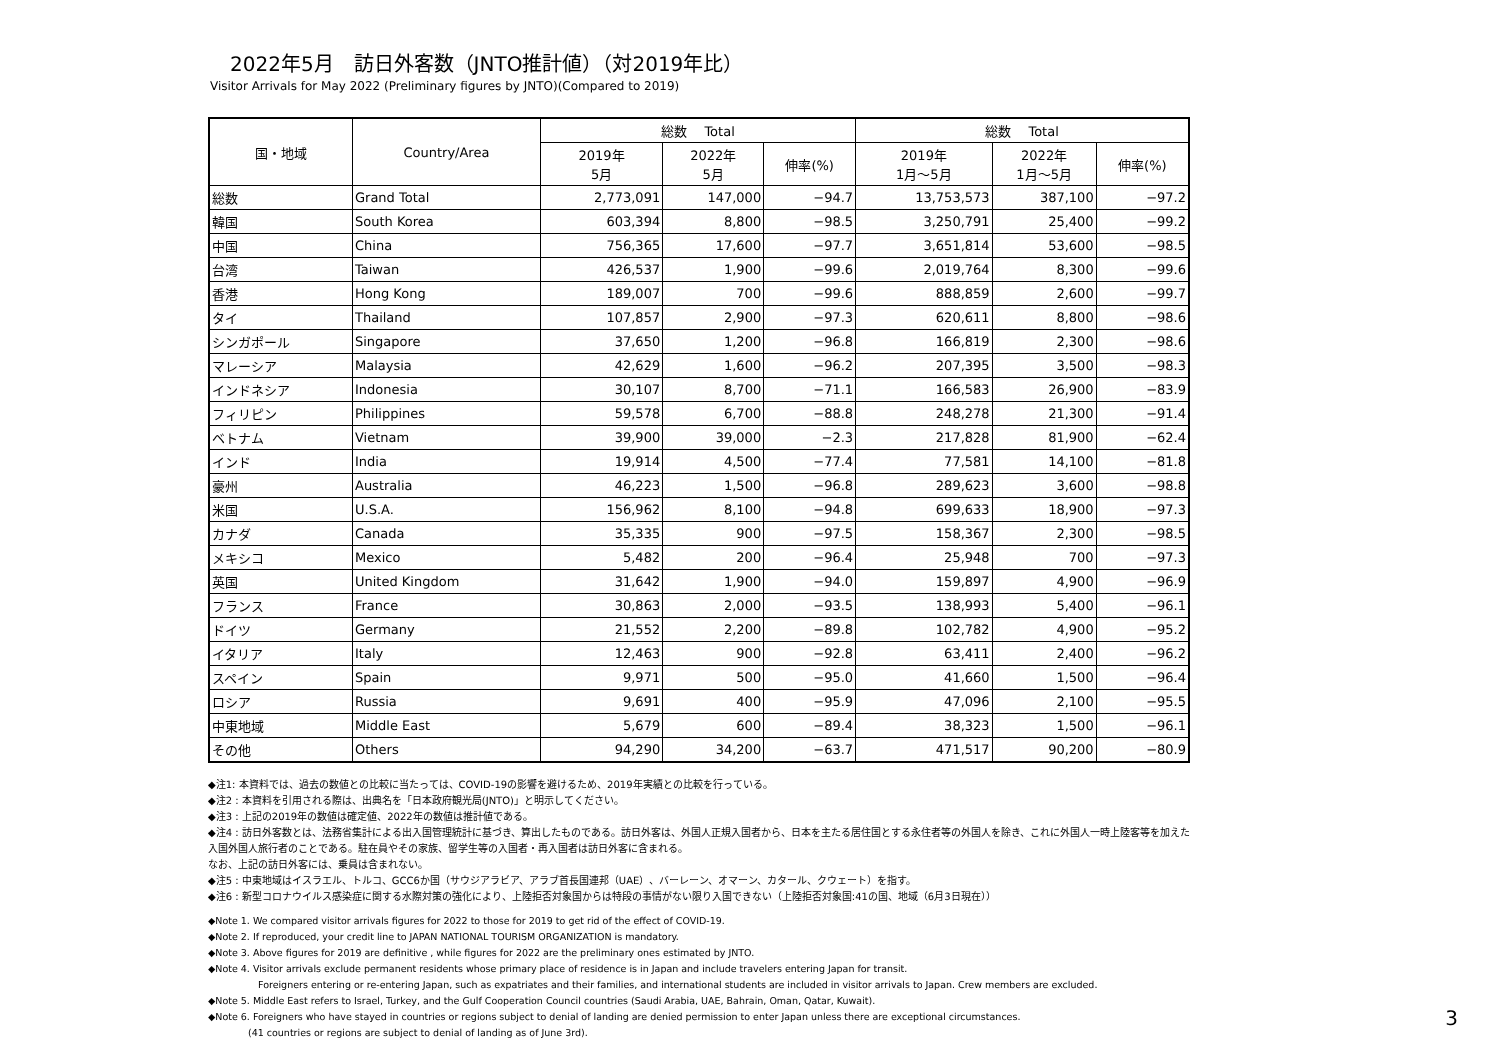2022年5月　訪日外客数（JNTO推計値）（対2019年比）
Visitor Arrivals for May 2022 (Preliminary figures by JNTO)(Compared to 2019)
| 国・地域 | Country/Area | 総数 Total | | | 総数 Total | | |
| --- | --- | --- | --- | --- | --- | --- | --- |
| | | 2019年 5月 | 2022年 5月 | 伸率(%) | 2019年 1月～5月 | 2022年 1月～5月 | 伸率(%) |
| 総数 | Grand Total | 2,773,091 | 147,000 | −94.7 | 13,753,573 | 387,100 | −97.2 |
| 韓国 | South Korea | 603,394 | 8,800 | −98.5 | 3,250,791 | 25,400 | −99.2 |
| 中国 | China | 756,365 | 17,600 | −97.7 | 3,651,814 | 53,600 | −98.5 |
| 台湾 | Taiwan | 426,537 | 1,900 | −99.6 | 2,019,764 | 8,300 | −99.6 |
| 香港 | Hong Kong | 189,007 | 700 | −99.6 | 888,859 | 2,600 | −99.7 |
| タイ | Thailand | 107,857 | 2,900 | −97.3 | 620,611 | 8,800 | −98.6 |
| シンガポール | Singapore | 37,650 | 1,200 | −96.8 | 166,819 | 2,300 | −98.6 |
| マレーシア | Malaysia | 42,629 | 1,600 | −96.2 | 207,395 | 3,500 | −98.3 |
| インドネシア | Indonesia | 30,107 | 8,700 | −71.1 | 166,583 | 26,900 | −83.9 |
| フィリピン | Philippines | 59,578 | 6,700 | −88.8 | 248,278 | 21,300 | −91.4 |
| ベトナム | Vietnam | 39,900 | 39,000 | −2.3 | 217,828 | 81,900 | −62.4 |
| インド | India | 19,914 | 4,500 | −77.4 | 77,581 | 14,100 | −81.8 |
| 豪州 | Australia | 46,223 | 1,500 | −96.8 | 289,623 | 3,600 | −98.8 |
| 米国 | U.S.A. | 156,962 | 8,100 | −94.8 | 699,633 | 18,900 | −97.3 |
| カナダ | Canada | 35,335 | 900 | −97.5 | 158,367 | 2,300 | −98.5 |
| メキシコ | Mexico | 5,482 | 200 | −96.4 | 25,948 | 700 | −97.3 |
| 英国 | United Kingdom | 31,642 | 1,900 | −94.0 | 159,897 | 4,900 | −96.9 |
| フランス | France | 30,863 | 2,000 | −93.5 | 138,993 | 5,400 | −96.1 |
| ドイツ | Germany | 21,552 | 2,200 | −89.8 | 102,782 | 4,900 | −95.2 |
| イタリア | Italy | 12,463 | 900 | −92.8 | 63,411 | 2,400 | −96.2 |
| スペイン | Spain | 9,971 | 500 | −95.0 | 41,660 | 1,500 | −96.4 |
| ロシア | Russia | 9,691 | 400 | −95.9 | 47,096 | 2,100 | −95.5 |
| 中東地域 | Middle East | 5,679 | 600 | −89.4 | 38,323 | 1,500 | −96.1 |
| その他 | Others | 94,290 | 34,200 | −63.7 | 471,517 | 90,200 | −80.9 |
◆注1: 本資料では、過去の数値との比較に当たっては、COVID-19の影響を避けるため、2019年実績との比較を行っている。
◆注2 : 本資料を引用される際は、出典名を「日本政府観光局(JNTO)」と明示してください。
◆注3 : 上記の2019年の数値は確定値、2022年の数値は推計値である。
◆注4 : 訪日外客数とは、法務省集計による出入国管理統計に基づき、算出したものである。訪日外客は、外国人正規入国者から、日本を主たる居住国とする永住者等の外国人を除き、これに外国人一時上陸客等を加えた入国外国人旅行者のことである。駐在員やその家族、留学生等の入国者・再入国者は訪日外客に含まれる。
なお、上記の訪日外客には、乗員は含まれない。
◆注5 : 中東地域はイスラエル、トルコ、GCC6か国（サウジアラビア、アラブ首長国連邦（UAE）、バーレーン、オマーン、カタール、クウェート）を指す。
◆注6 : 新型コロナウイルス感染症に関する水際対策の強化により、上陸拒否対象国からは特段の事情がない限り入国できない（上陸拒否対象国:41の国、地域（6月3日現在））
◆Note 1. We compared visitor arrivals figures for 2022 to those for 2019 to get rid of the effect of COVID-19.
◆Note 2. If reproduced, your credit line to JAPAN NATIONAL TOURISM ORGANIZATION is mandatory.
◆Note 3. Above figures for 2019 are definitive , while figures for 2022 are the preliminary ones estimated by JNTO.
◆Note 4. Visitor arrivals exclude permanent residents whose primary place of residence is in Japan and include travelers entering Japan for transit.
Foreigners entering or re-entering Japan, such as expatriates and their families, and international students are included in visitor arrivals to Japan. Crew members are excluded.
◆Note 5. Middle East refers to Israel, Turkey, and the Gulf Cooperation Council countries (Saudi Arabia, UAE, Bahrain, Oman, Qatar, Kuwait).
◆Note 6. Foreigners who have stayed in countries or regions subject to denial of landing are denied permission to enter Japan unless there are exceptional circumstances.
(41 countries or regions are subject to denial of landing as of June 3rd).
3